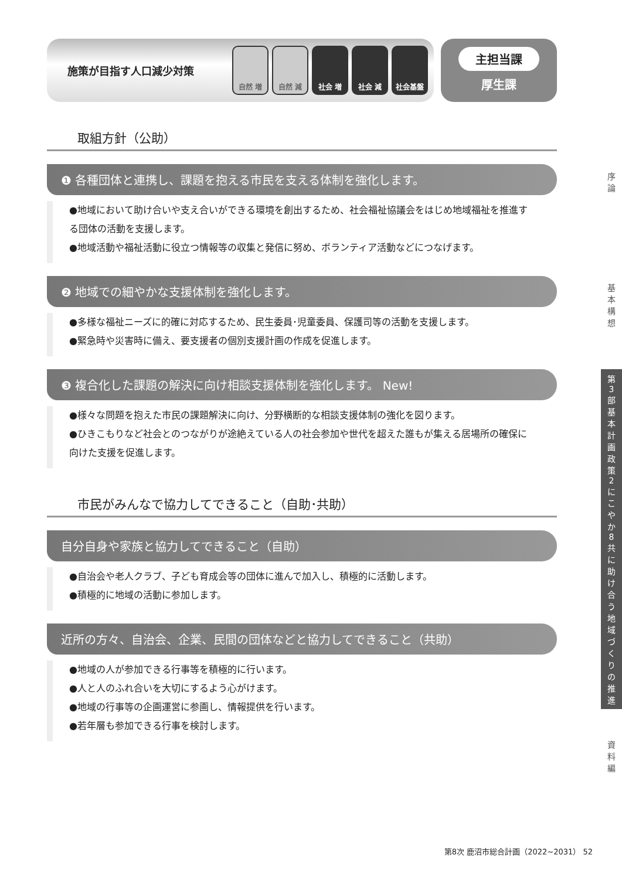施策が目指す人口減少対策
自然 増 自然 減 社会 増 社会 減 社会基盤
主担当課
厚生課
取組方針（公助）
❶ 各種団体と連携し、課題を抱える市民を支える体制を強化します。
●地域において助け合いや支え合いができる環境を創出するため、社会福祉協議会をはじめ地域福祉を推進する団体の活動を支援します。
●地域活動や福祉活動に役立つ情報等の収集と発信に努め、ボランティア活動などにつなげます。
❷ 地域での細やかな支援体制を強化します。
●多様な福祉ニーズに的確に対応するため、民生委員･児童委員、保護司等の活動を支援します。
●緊急時や災害時に備え、要支援者の個別支援計画の作成を促進します。
❸ 複合化した課題の解決に向け相談支援体制を強化します。 New!
●様々な問題を抱えた市民の課題解決に向け、分野横断的な相談支援体制の強化を図ります。
●ひきこもりなど社会とのつながりが途絶えている人の社会参加や世代を超えた誰もが集える居場所の確保に向けた支援を促進します。
市民がみんなで協力してできること（自助･共助）
自分自身や家族と協力してできること（自助）
●自治会や老人クラブ、子ども育成会等の団体に進んで加入し、積極的に活動します。
●積極的に地域の活動に参加します。
近所の方々、自治会、企業、民間の団体などと協力してできること（共助）
●地域の人が参加できる行事等を積極的に行います。
●人と人のふれ合いを大切にするよう心がけます。
●地域の行事等の企画運営に参画し、情報提供を行います。
●若年層も参加できる行事を検討します。
序
論
基
本
構
想
第
3
部
基
本
計
画
政
策
2
に
こ
や
か
8
共
に
助
け
合
う
地
域
づ
く
り
の
推
進
資
料
編
第8次 鹿沼市総合計画（2022~2031） 52